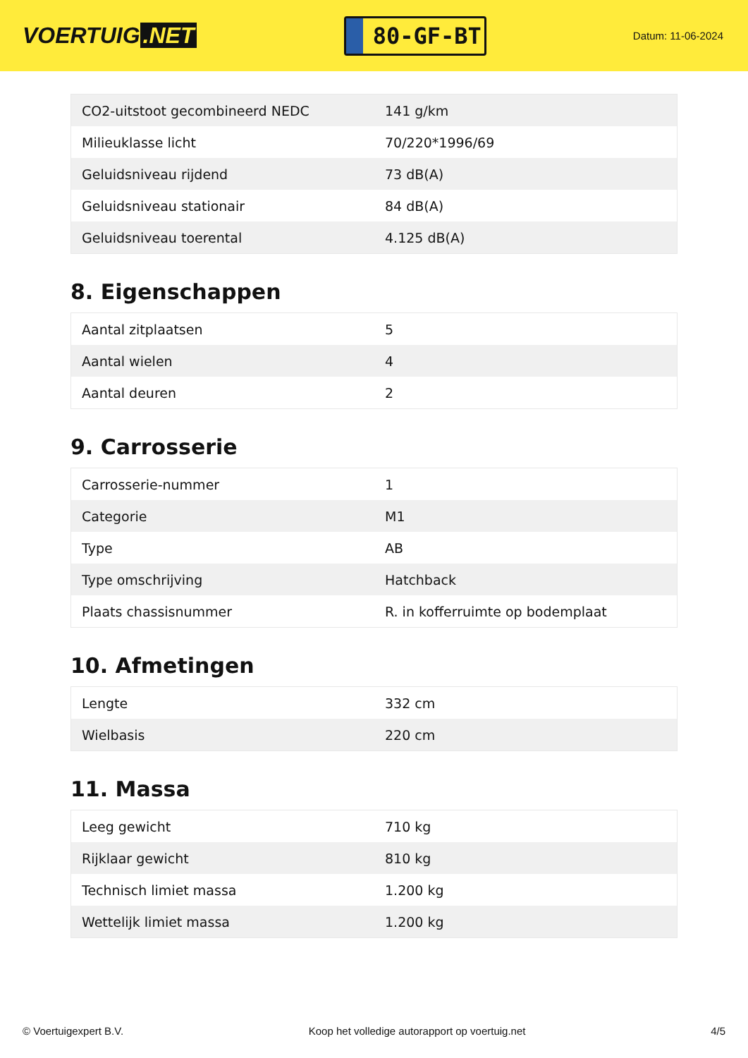VOERTUIG.NET
80-GF-BT
Datum: 11-06-2024
| CO2-uitstoot gecombineerd NEDC | 141 g/km |
| Milieuklasse licht | 70/220*1996/69 |
| Geluidsniveau rijdend | 73 dB(A) |
| Geluidsniveau stationair | 84 dB(A) |
| Geluidsniveau toerental | 4.125 dB(A) |
8. Eigenschappen
| Aantal zitplaatsen | 5 |
| Aantal wielen | 4 |
| Aantal deuren | 2 |
9. Carrosserie
| Carrosserie-nummer | 1 |
| Categorie | M1 |
| Type | AB |
| Type omschrijving | Hatchback |
| Plaats chassisnummer | R. in kofferruimte op bodemplaat |
10. Afmetingen
| Lengte | 332 cm |
| Wielbasis | 220 cm |
11. Massa
| Leeg gewicht | 710 kg |
| Rijklaar gewicht | 810 kg |
| Technisch limiet massa | 1.200 kg |
| Wettelijk limiet massa | 1.200 kg |
© Voertuigexpert B.V. Koop het volledige autorapport op voertuig.net 4/5